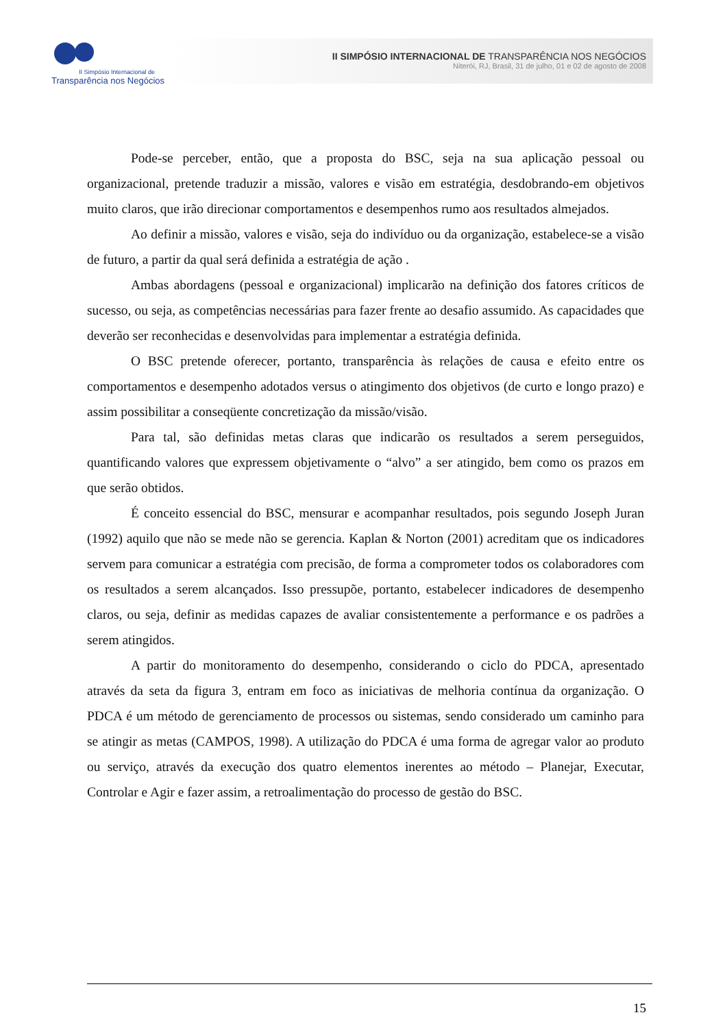II Simpósio Internacional de
Transparência nos Negócios
II SIMPÓSIO INTERNACIONAL DE TRANSPARÊNCIA NOS NEGÓCIOS
Niterói, RJ, Brasil, 31 de julho, 01 e 02 de agosto de 2008
Pode-se perceber, então, que a proposta do BSC, seja na sua aplicação pessoal ou organizacional, pretende traduzir a missão, valores e visão em estratégia, desdobrando-em objetivos muito claros, que irão direcionar comportamentos e desempenhos rumo aos resultados almejados.
Ao definir a missão, valores e visão, seja do indivíduo ou da organização, estabelece-se a visão de futuro, a partir da qual será definida a estratégia de ação .
Ambas abordagens (pessoal e organizacional) implicarão na definição dos fatores críticos de sucesso, ou seja, as competências necessárias para fazer frente ao desafio assumido. As capacidades que deverão ser reconhecidas e desenvolvidas para implementar a estratégia definida.
O BSC pretende oferecer, portanto, transparência às relações de causa e efeito entre os comportamentos e desempenho adotados versus o atingimento dos objetivos (de curto e longo prazo) e assim possibilitar a conseqüente concretização da missão/visão.
Para tal, são definidas metas claras que indicarão os resultados a serem perseguidos, quantificando valores que expressem objetivamente o “alvo” a ser atingido, bem como os prazos em que serão obtidos.
É conceito essencial do BSC, mensurar e acompanhar resultados, pois segundo Joseph Juran (1992) aquilo que não se mede não se gerencia. Kaplan & Norton (2001) acreditam que os indicadores servem para comunicar a estratégia com precisão, de forma a comprometer todos os colaboradores com os resultados a serem alcançados. Isso pressupõe, portanto, estabelecer indicadores de desempenho claros, ou seja, definir as medidas capazes de avaliar consistentemente a performance e os padrões a serem atingidos.
A partir do monitoramento do desempenho, considerando o ciclo do PDCA, apresentado através da seta da figura 3, entram em foco as iniciativas de melhoria contínua da organização. O PDCA é um método de gerenciamento de processos ou sistemas, sendo considerado um caminho para se atingir as metas (CAMPOS, 1998). A utilização do PDCA é uma forma de agregar valor ao produto ou serviço, através da execução dos quatro elementos inerentes ao método – Planejar, Executar, Controlar e Agir e fazer assim, a retroalimentação do processo de gestão do BSC.
15